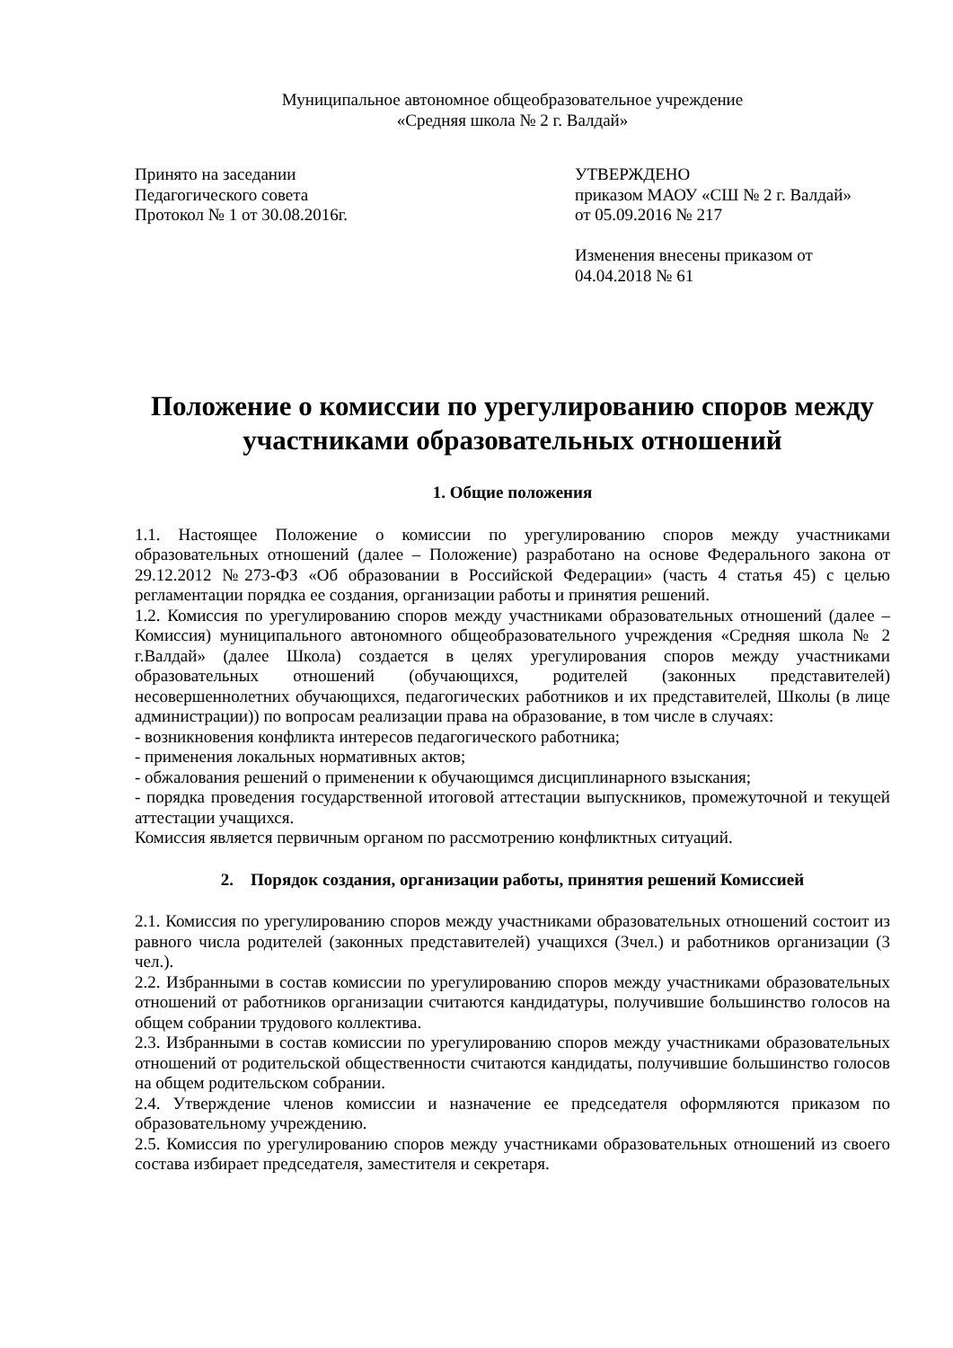Муниципальное автономное общеобразовательное учреждение
«Средняя школа № 2 г. Валдай»
Принято на заседании
Педагогического совета
Протокол № 1 от 30.08.2016г.
УТВЕРЖДЕНО
приказом МАОУ «СШ № 2 г. Валдай»
от 05.09.2016 № 217
Изменения внесены приказом от
04.04.2018 № 61
Положение о комиссии по урегулированию споров между участниками образовательных отношений
1. Общие положения
1.1. Настоящее Положение о комиссии по урегулированию споров между участниками образовательных отношений (далее – Положение) разработано на основе Федерального закона от 29.12.2012 №273-ФЗ «Об образовании в Российской Федерации» (часть 4 статья 45) с целью регламентации порядка ее создания, организации работы и принятия решений.
1.2. Комиссия по урегулированию споров между участниками образовательных отношений (далее – Комиссия) муниципального автономного общеобразовательного учреждения «Средняя школа № 2 г.Валдай» (далее Школа) создается в целях урегулирования споров между участниками образовательных отношений (обучающихся, родителей (законных представителей) несовершеннолетних обучающихся, педагогических работников и их представителей, Школы (в лице администрации)) по вопросам реализации права на образование, в том числе в случаях:
- возникновения конфликта интересов педагогического работника;
- применения локальных нормативных актов;
- обжалования решений о применении к обучающимся дисциплинарного взыскания;
- порядка проведения государственной итоговой аттестации выпускников, промежуточной и текущей аттестации учащихся.
Комиссия является первичным органом по рассмотрению конфликтных ситуаций.
2. Порядок создания, организации работы, принятия решений Комиссией
2.1. Комиссия по урегулированию споров между участниками образовательных отношений состоит из равного числа родителей (законных представителей) учащихся (3чел.) и работников организации (3 чел.).
2.2. Избранными в состав комиссии по урегулированию споров между участниками образовательных отношений от работников организации считаются кандидатуры, получившие большинство голосов на общем собрании трудового коллектива.
2.3. Избранными в состав комиссии по урегулированию споров между участниками образовательных отношений от родительской общественности считаются кандидаты, получившие большинство голосов на общем родительском собрании.
2.4. Утверждение членов комиссии и назначение ее председателя оформляются приказом по образовательному учреждению.
2.5. Комиссия по урегулированию споров между участниками образовательных отношений из своего состава избирает председателя, заместителя и секретаря.